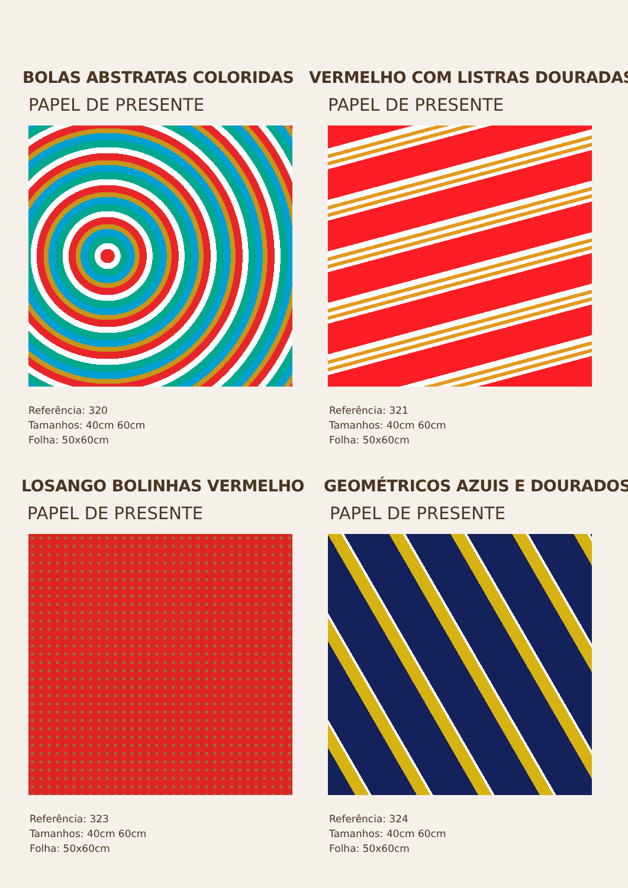BOLAS ABSTRATAS COLORIDAS
PAPEL DE PRESENTE
Referência: 320
Tamanhos: 40cm 60cm
Folha: 50x60cm
VERMELHO COM LISTRAS DOURADAS
PAPEL DE PRESENTE
Referência: 321
Tamanhos: 40cm 60cm
Folha: 50x60cm
LOSANGO BOLINHAS VERMELHO
PAPEL DE PRESENTE
Referência: 323
Tamanhos: 40cm 60cm
Folha: 50x60cm
GEOMÉTRICOS AZUIS E DOURADOS
PAPEL DE PRESENTE
Referência: 324
Tamanhos: 40cm 60cm
Folha: 50x60cm